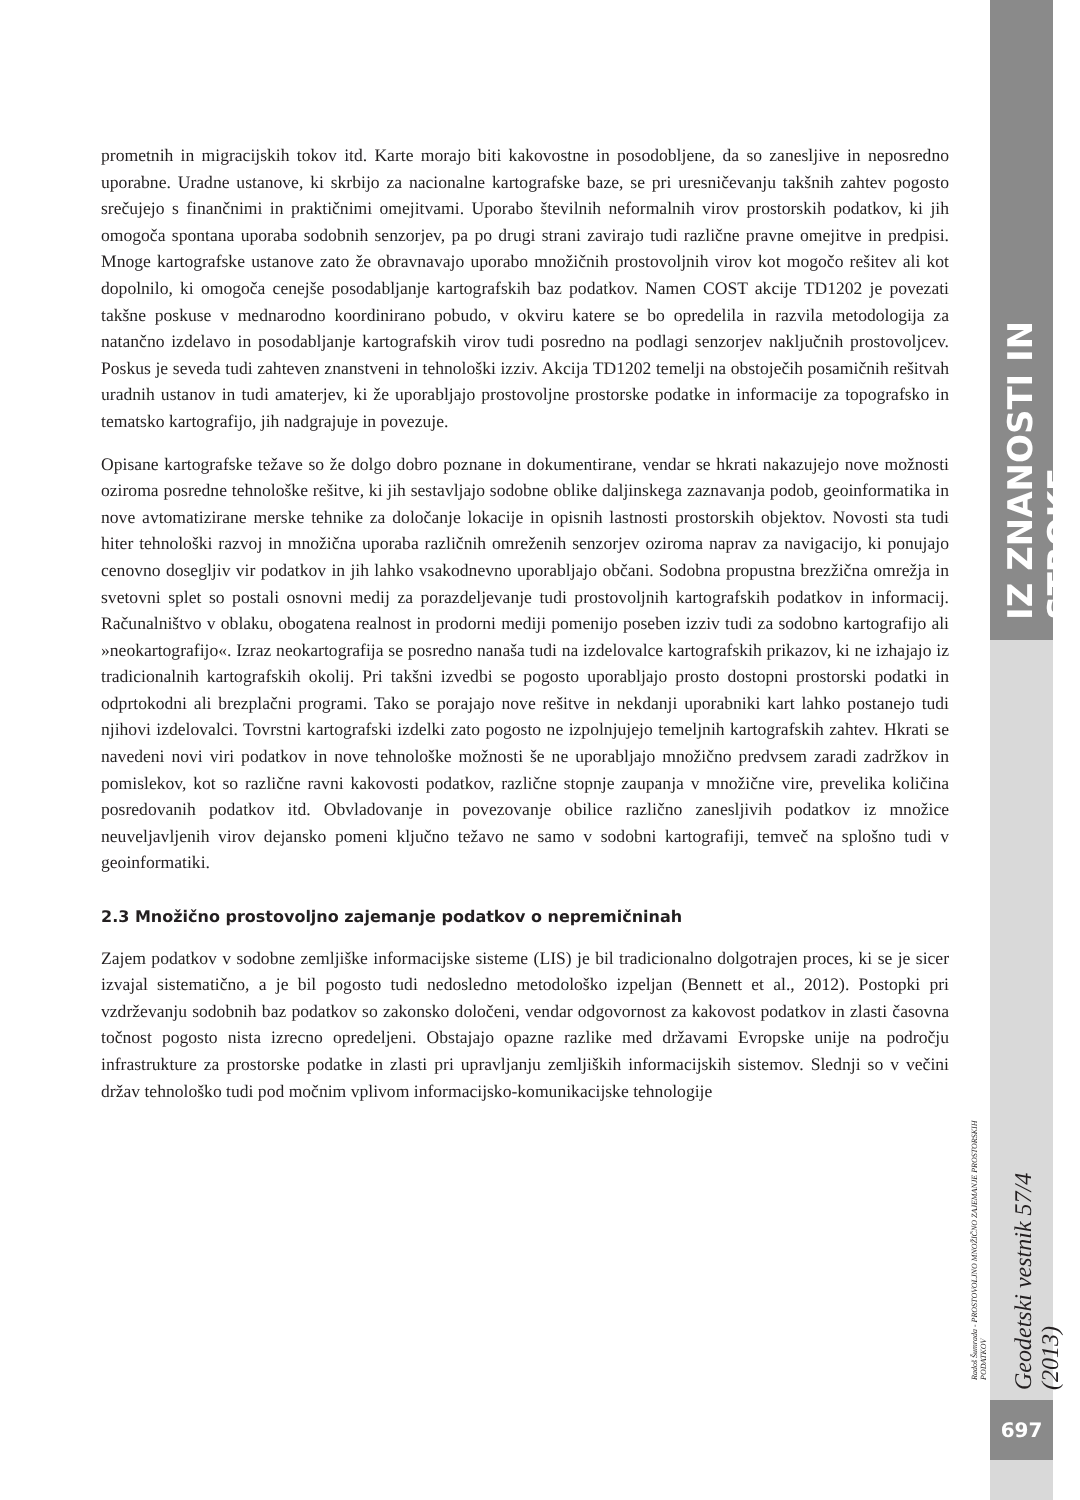prometnih in migracijskih tokov itd. Karte morajo biti kakovostne in posodobljene, da so zanesljive in neposredno uporabne. Uradne ustanove, ki skrbijo za nacionalne kartografske baze, se pri uresničevanju takšnih zahtev pogosto srečujejo s finančnimi in praktičnimi omejitvami. Uporabo številnih neformalnih virov prostorskih podatkov, ki jih omogoča spontana uporaba sodobnih senzorjev, pa po drugi strani zavirajo tudi različne pravne omejitve in predpisi. Mnoge kartografske ustanove zato že obravnavajo uporabo množičnih prostovoljnih virov kot mogočo rešitev ali kot dopolnilo, ki omogoča cenejše posodabljanje kartografskih baz podatkov. Namen COST akcije TD1202 je povezati takšne poskuse v mednarodno koordinirano pobudo, v okviru katere se bo opredelila in razvila metodologija za natančno izdelavo in posodabljanje kartografskih virov tudi posredno na podlagi senzorjev naključnih prostovoljcev. Poskus je seveda tudi zahteven znanstveni in tehnološki izziv. Akcija TD1202 temelji na obstoječih posamičnih rešitvah uradnih ustanov in tudi amaterjev, ki že uporabljajo prostovoljne prostorske podatke in informacije za topografsko in tematsko kartografijo, jih nadgrajuje in povezuje.
Opisane kartografske težave so že dolgo dobro poznane in dokumentirane, vendar se hkrati nakazujejo nove možnosti oziroma posredne tehnološke rešitve, ki jih sestavljajo sodobne oblike daljinskega zaznavanja podob, geoinformatika in nove avtomatizirane merske tehnike za določanje lokacije in opisnih lastnosti prostorskih objektov. Novosti sta tudi hiter tehnološki razvoj in množična uporaba različnih omreženih senzorjev oziroma naprav za navigacijo, ki ponujajo cenovno dosegljiv vir podatkov in jih lahko vsakodnevno uporabljajo občani. Sodobna propustna brezžična omrežja in svetovni splet so postali osnovni medij za porazdeljevanje tudi prostovoljnih kartografskih podatkov in informacij. Računalništvo v oblaku, obogatena realnost in prodorni mediji pomenijo poseben izziv tudi za sodobno kartografijo ali »neokartografijo«. Izraz neokartografija se posredno nanaša tudi na izdelovalce kartografskih prikazov, ki ne izhajajo iz tradicionalnih kartografskih okolij. Pri takšni izvedbi se pogosto uporabljajo prosto dostopni prostorski podatki in odprtokodni ali brezplačni programi. Tako se porajajo nove rešitve in nekdanji uporabniki kart lahko postanejo tudi njihovi izdelovalci. Tovrstni kartografski izdelki zato pogosto ne izpolnjujejo temeljnih kartografskih zahtev. Hkrati se navedeni novi viri podatkov in nove tehnološke možnosti še ne uporabljajo množično predvsem zaradi zadržkov in pomislekov, kot so različne ravni kakovosti podatkov, različne stopnje zaupanja v množične vire, prevelika količina posredovanih podatkov itd. Obvladovanje in povezovanje obilice različno zanesljivih podatkov iz množice neuveljavljenih virov dejansko pomeni ključno težavo ne samo v sodobni kartografiji, temveč na splošno tudi v geoinformatiki.
2.3 Množično prostovoljno zajemanje podatkov o nepremičninah
Zajem podatkov v sodobne zemljiške informacijske sisteme (LIS) je bil tradicionalno dolgotrajen proces, ki se je sicer izvajal sistematično, a je bil pogosto tudi nedosledno metodološko izpeljan (Bennett et al., 2012). Postopki pri vzdrževanju sodobnih baz podatkov so zakonsko določeni, vendar odgovornost za kakovost podatkov in zlasti časovna točnost pogosto nista izrecno opredeljeni. Obstajajo opazne razlike med državami Evropske unije na področju infrastrukture za prostorske podatke in zlasti pri upravljanju zemljiških informacijskih sistemov. Slednji so v večini držav tehnološko tudi pod močnim vplivom informacijsko-komunikacijske tehnologije
IZ ZNANOSTI IN STROKE
Radoš Šumrada - PROSTOVOLJNO MNOŽIČNO ZAJEMANJE PROSTORSKIH PODATKOV
Geodetski vestnik 57/4 (2013)
697